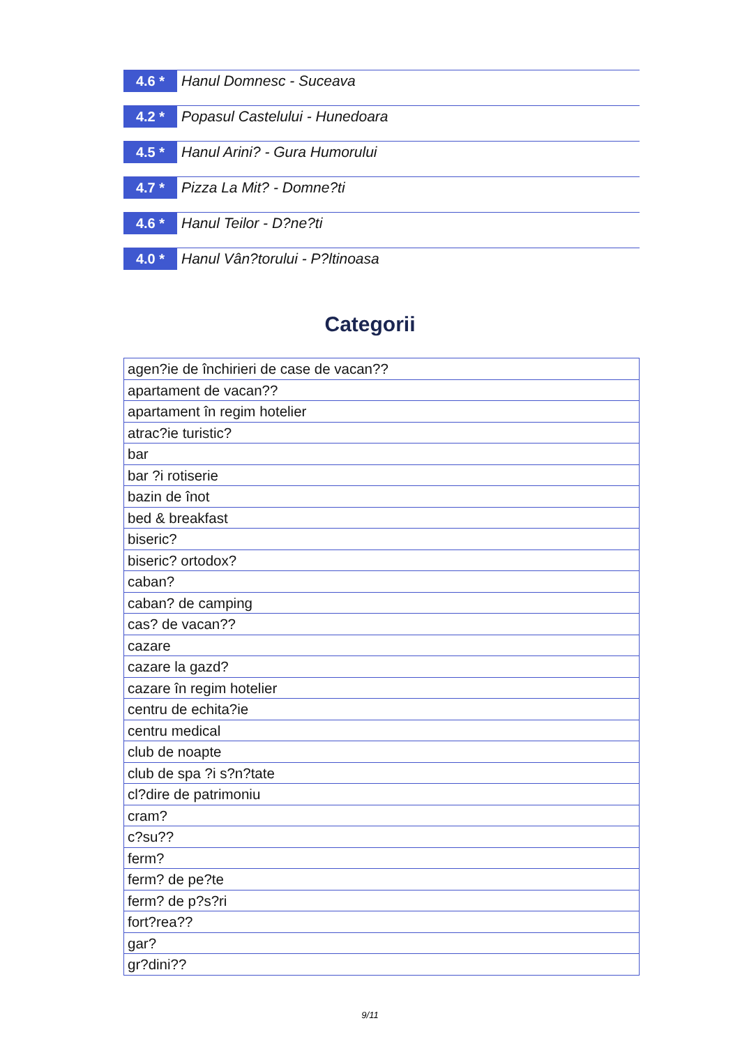4.6 *
Hanul Domnesc - Suceava
4.2 *
Popasul Castelului - Hunedoara
4.5 *
Hanul Arini? - Gura Humorului
4.7 *
Pizza La Mit? - Domne?ti
4.6 *
Hanul Teilor - D?ne?ti
4.0 *
Hanul Vân?torului - P?ltinoasa
Categorii
| agen?ie de închirieri de case de vacan?? |
| apartament de vacan?? |
| apartament în regim hotelier |
| atrac?ie turistic? |
| bar |
| bar ?i rotiserie |
| bazin de înot |
| bed & breakfast |
| biseric? |
| biseric? ortodox? |
| caban? |
| caban? de camping |
| cas? de vacan?? |
| cazare |
| cazare la gazd? |
| cazare în regim hotelier |
| centru de echita?ie |
| centru medical |
| club de noapte |
| club de spa ?i s?n?tate |
| cl?dire de patrimoniu |
| cram? |
| c?su?? |
| ferm? |
| ferm? de pe?te |
| ferm? de p?s?ri |
| fort?rea?? |
| gar? |
| gr?dini?? |
9/11